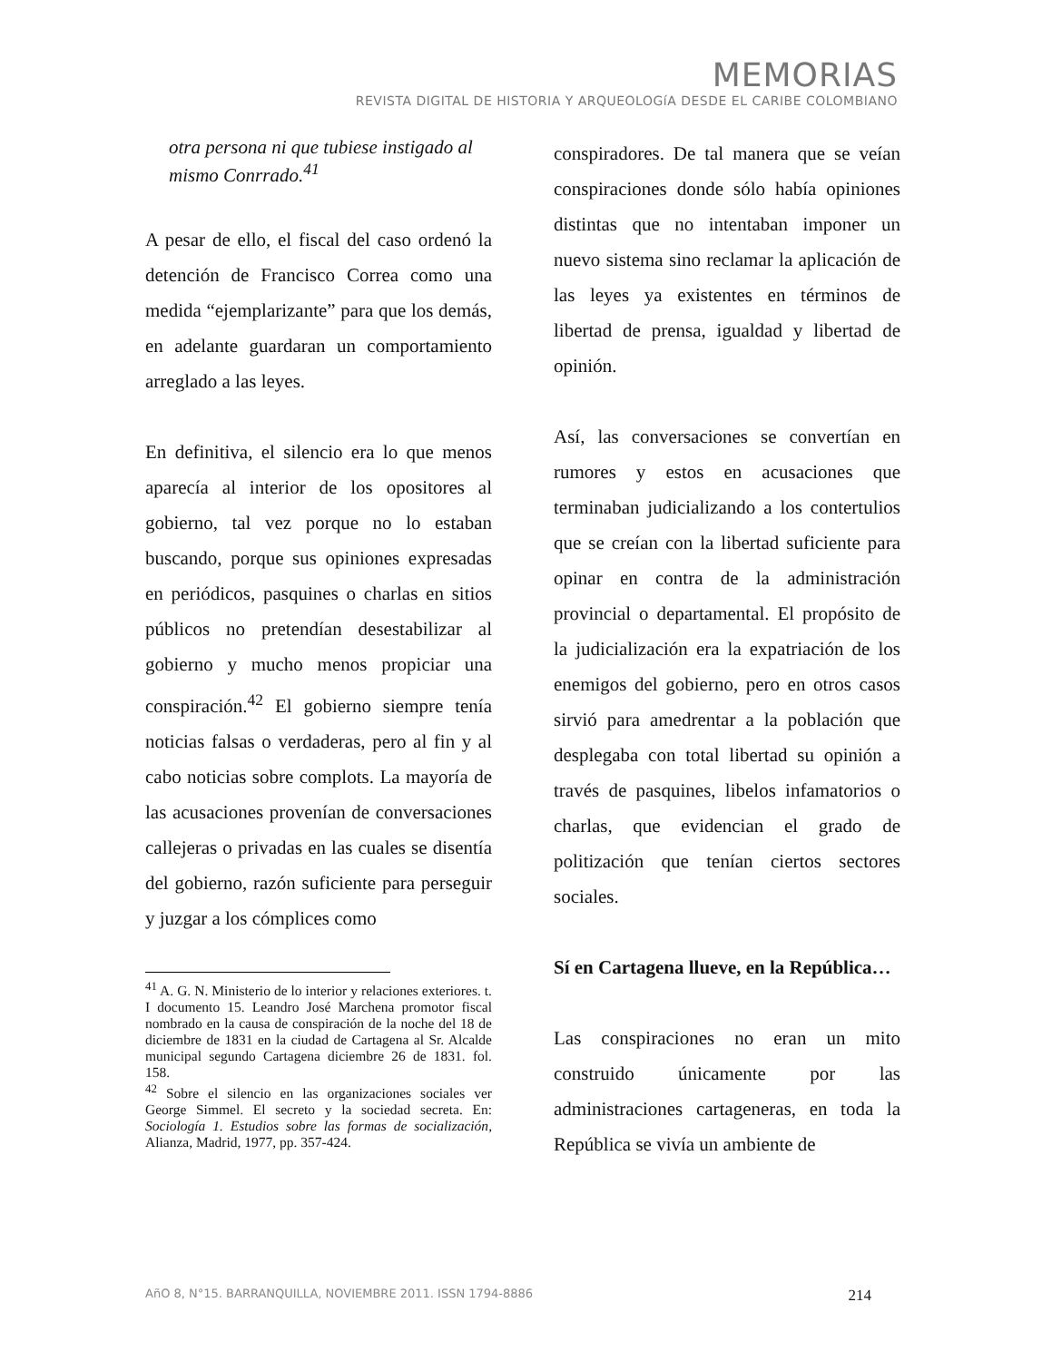MEMORIAS
REVISTA DIGITAL DE HISTORIA Y ARQUEOLOGíA DESDE EL CARIBE COLOMBIANO
otra persona ni que tubiese instigado al mismo Conrrado.<sup>41</sup>
A pesar de ello, el fiscal del caso ordenó la detención de Francisco Correa como una medida “ejemplarizante” para que los demás, en adelante guardaran un comportamiento arreglado a las leyes.
En definitiva, el silencio era lo que menos aparecía al interior de los opositores al gobierno, tal vez porque no lo estaban buscando, porque sus opiniones expresadas en periódicos, pasquines o charlas en sitios públicos no pretendían desestabilizar al gobierno y mucho menos propiciar una conspiración.<sup>42</sup> El gobierno siempre tenía noticias falsas o verdaderas, pero al fin y al cabo noticias sobre complots. La mayoría de las acusaciones provenían de conversaciones callejeras o privadas en las cuales se disentía del gobierno, razón suficiente para perseguir y juzgar a los cómplices como
<sup>41</sup> A. G. N. Ministerio de lo interior y relaciones exteriores. t. I documento 15. Leandro José Marchena promotor fiscal nombrado en la causa de conspiración de la noche del 18 de diciembre de 1831 en la ciudad de Cartagena al Sr. Alcalde municipal segundo Cartagena diciembre 26 de 1831. fol. 158.
<sup>42</sup> Sobre el silencio en las organizaciones sociales ver George Simmel. El secreto y la sociedad secreta. En: Sociología 1. Estudios sobre las formas de socialización, Alianza, Madrid, 1977, pp. 357-424.
conspiradores. De tal manera que se veían conspiraciones donde sólo había opiniones distintas que no intentaban imponer un nuevo sistema sino reclamar la aplicación de las leyes ya existentes en términos de libertad de prensa, igualdad y libertad de opinión.
Así, las conversaciones se convertían en rumores y estos en acusaciones que terminaban judicializando a los contertulios que se creían con la libertad suficiente para opinar en contra de la administración provincial o departamental. El propósito de la judicialización era la expatriación de los enemigos del gobierno, pero en otros casos sirvió para amedrentar a la población que desplegaba con total libertad su opinión a través de pasquines, libelos infamatorios o charlas, que evidencian el grado de politización que tenían ciertos sectores sociales.
Sí en Cartagena llueve, en la República…
Las conspiraciones no eran un mito construido únicamente por las administraciones cartageneras, en toda la República se vivía un ambiente de
AñO 8, N°15. BARRANQUILLA, NOVIEMBRE 2011. ISSN 1794-8886 214